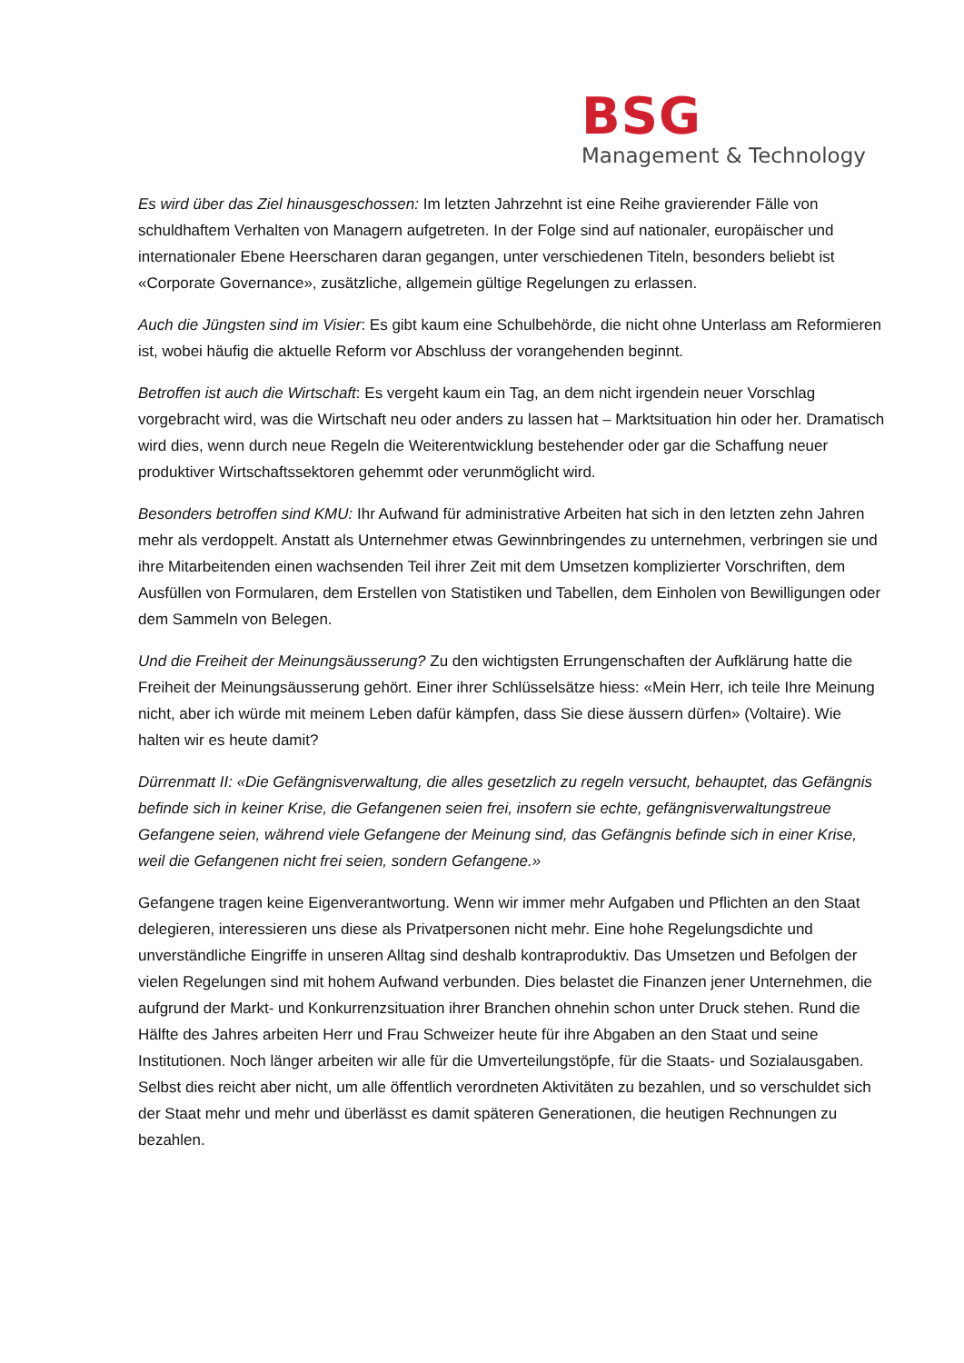BSG
Management & Technology
Es wird über das Ziel hinausgeschossen: Im letzten Jahrzehnt ist eine Reihe gravierender Fälle von schuldhaftem Verhalten von Managern aufgetreten. In der Folge sind auf nationaler, europäischer und internationaler Ebene Heerscharen daran gegangen, unter verschiedenen Titeln, besonders beliebt ist «Corporate Governance», zusätzliche, allgemein gültige Regelungen zu erlassen.
Auch die Jüngsten sind im Visier: Es gibt kaum eine Schulbehörde, die nicht ohne Unterlass am Reformieren ist, wobei häufig die aktuelle Reform vor Abschluss der vorangehenden beginnt.
Betroffen ist auch die Wirtschaft: Es vergeht kaum ein Tag, an dem nicht irgendein neuer Vorschlag vorgebracht wird, was die Wirtschaft neu oder anders zu lassen hat – Marktsituation hin oder her. Dramatisch wird dies, wenn durch neue Regeln die Weiterentwicklung bestehender oder gar die Schaffung neuer produktiver Wirtschaftssektoren gehemmt oder verunmöglicht wird.
Besonders betroffen sind KMU: Ihr Aufwand für administrative Arbeiten hat sich in den letzten zehn Jahren mehr als verdoppelt. Anstatt als Unternehmer etwas Gewinnbringendes zu unternehmen, verbringen sie und ihre Mitarbeitenden einen wachsenden Teil ihrer Zeit mit dem Umsetzen komplizierter Vorschriften, dem Ausfüllen von Formularen, dem Erstellen von Statistiken und Tabellen, dem Einholen von Bewilligungen oder dem Sammeln von Belegen.
Und die Freiheit der Meinungsäusserung? Zu den wichtigsten Errungenschaften der Aufklärung hatte die Freiheit der Meinungsäusserung gehört. Einer ihrer Schlüsselsätze hiess: «Mein Herr, ich teile Ihre Meinung nicht, aber ich würde mit meinem Leben dafür kämpfen, dass Sie diese äussern dürfen» (Voltaire). Wie halten wir es heute damit?
Dürrenmatt II: «Die Gefängnisverwaltung, die alles gesetzlich zu regeln versucht, behauptet, das Gefängnis befinde sich in keiner Krise, die Gefangenen seien frei, insofern sie echte, gefängnisverwaltungstreue Gefangene seien, während viele Gefangene der Meinung sind, das Gefängnis befinde sich in einer Krise, weil die Gefangenen nicht frei seien, sondern Gefangene.»
Gefangene tragen keine Eigenverantwortung. Wenn wir immer mehr Aufgaben und Pflichten an den Staat delegieren, interessieren uns diese als Privatpersonen nicht mehr. Eine hohe Regelungsdichte und unverständliche Eingriffe in unseren Alltag sind deshalb kontraproduktiv. Das Umsetzen und Befolgen der vielen Regelungen sind mit hohem Aufwand verbunden. Dies belastet die Finanzen jener Unternehmen, die aufgrund der Markt- und Konkurrenzsituation ihrer Branchen ohnehin schon unter Druck stehen. Rund die Hälfte des Jahres arbeiten Herr und Frau Schweizer heute für ihre Abgaben an den Staat und seine Institutionen. Noch länger arbeiten wir alle für die Umverteilungstöpfe, für die Staats- und Sozialausgaben. Selbst dies reicht aber nicht, um alle öffentlich verordneten Aktivitäten zu bezahlen, und so verschuldet sich der Staat mehr und mehr und überlässt es damit späteren Generationen, die heutigen Rechnungen zu bezahlen.